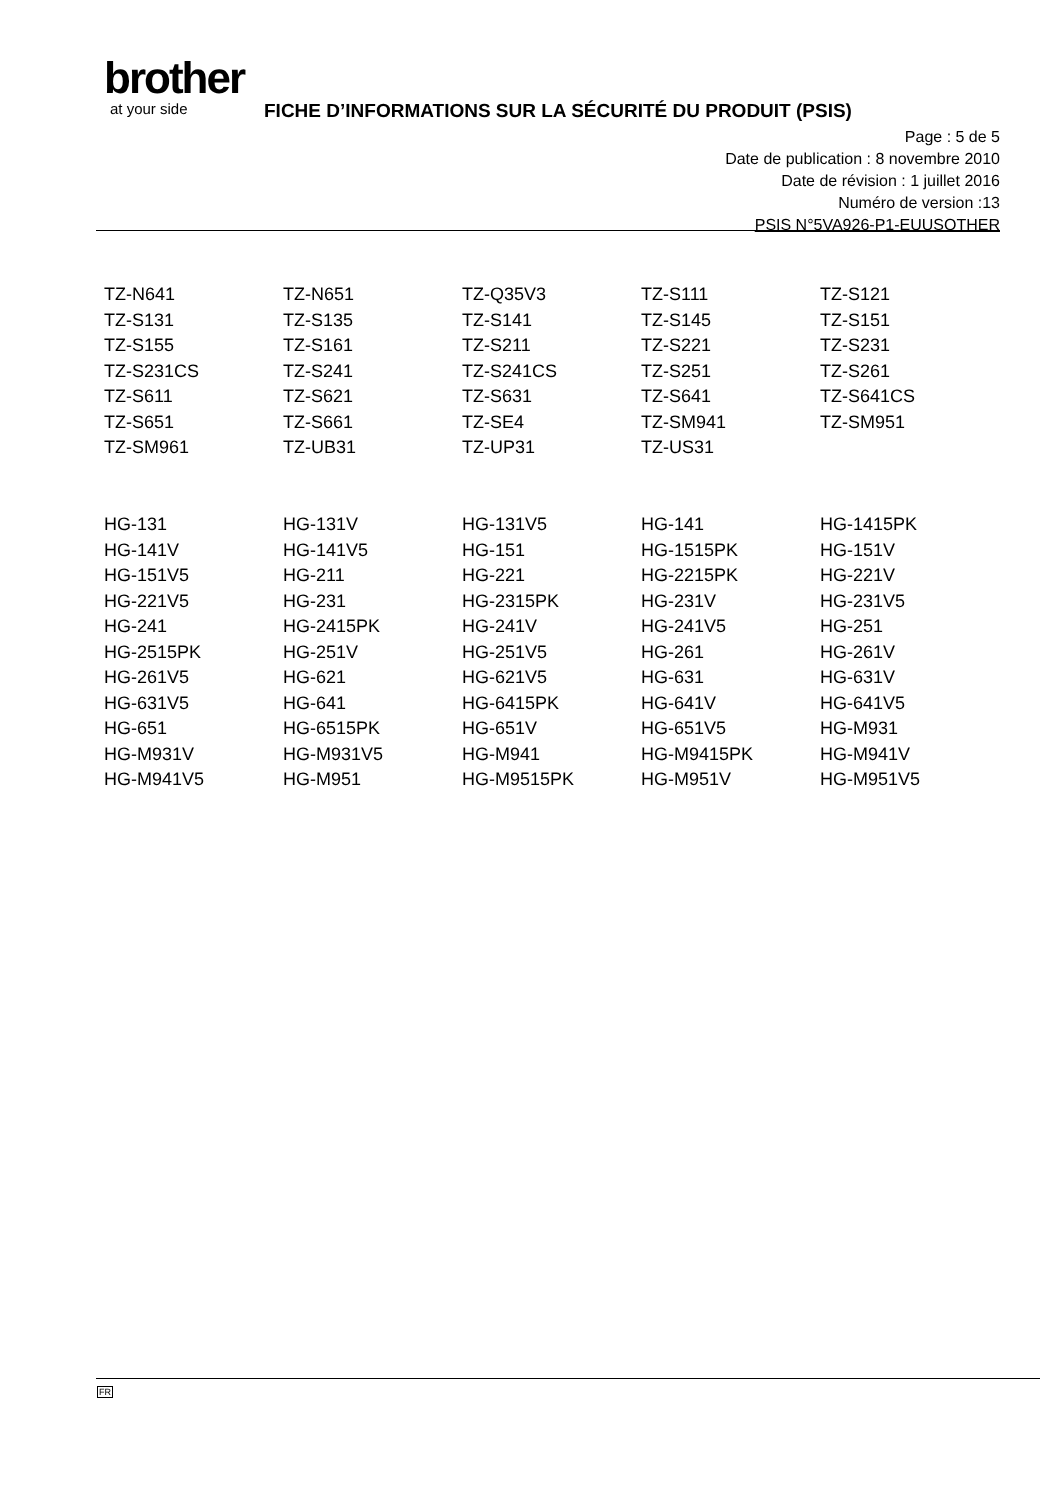brother
at your side
FICHE D’INFORMATIONS SUR LA SÉCURITÉ DU PRODUIT (PSIS)
Page : 5 de 5
Date de publication : 8 novembre 2010
Date de révision : 1 juillet 2016
Numéro de version :13
PSIS N°5VA926-P1-EUUSOTHER
| TZ-N641 | TZ-N651 | TZ-Q35V3 | TZ-S111 | TZ-S121 |
| TZ-S131 | TZ-S135 | TZ-S141 | TZ-S145 | TZ-S151 |
| TZ-S155 | TZ-S161 | TZ-S211 | TZ-S221 | TZ-S231 |
| TZ-S231CS | TZ-S241 | TZ-S241CS | TZ-S251 | TZ-S261 |
| TZ-S611 | TZ-S621 | TZ-S631 | TZ-S641 | TZ-S641CS |
| TZ-S651 | TZ-S661 | TZ-SE4 | TZ-SM941 | TZ-SM951 |
| TZ-SM961 | TZ-UB31 | TZ-UP31 | TZ-US31 | |
| HG-131 | HG-131V | HG-131V5 | HG-141 | HG-1415PK |
| HG-141V | HG-141V5 | HG-151 | HG-1515PK | HG-151V |
| HG-151V5 | HG-211 | HG-221 | HG-2215PK | HG-221V |
| HG-221V5 | HG-231 | HG-2315PK | HG-231V | HG-231V5 |
| HG-241 | HG-2415PK | HG-241V | HG-241V5 | HG-251 |
| HG-2515PK | HG-251V | HG-251V5 | HG-261 | HG-261V |
| HG-261V5 | HG-621 | HG-621V5 | HG-631 | HG-631V |
| HG-631V5 | HG-641 | HG-6415PK | HG-641V | HG-641V5 |
| HG-651 | HG-6515PK | HG-651V | HG-651V5 | HG-M931 |
| HG-M931V | HG-M931V5 | HG-M941 | HG-M9415PK | HG-M941V |
| HG-M941V5 | HG-M951 | HG-M9515PK | HG-M951V | HG-M951V5 |
FR